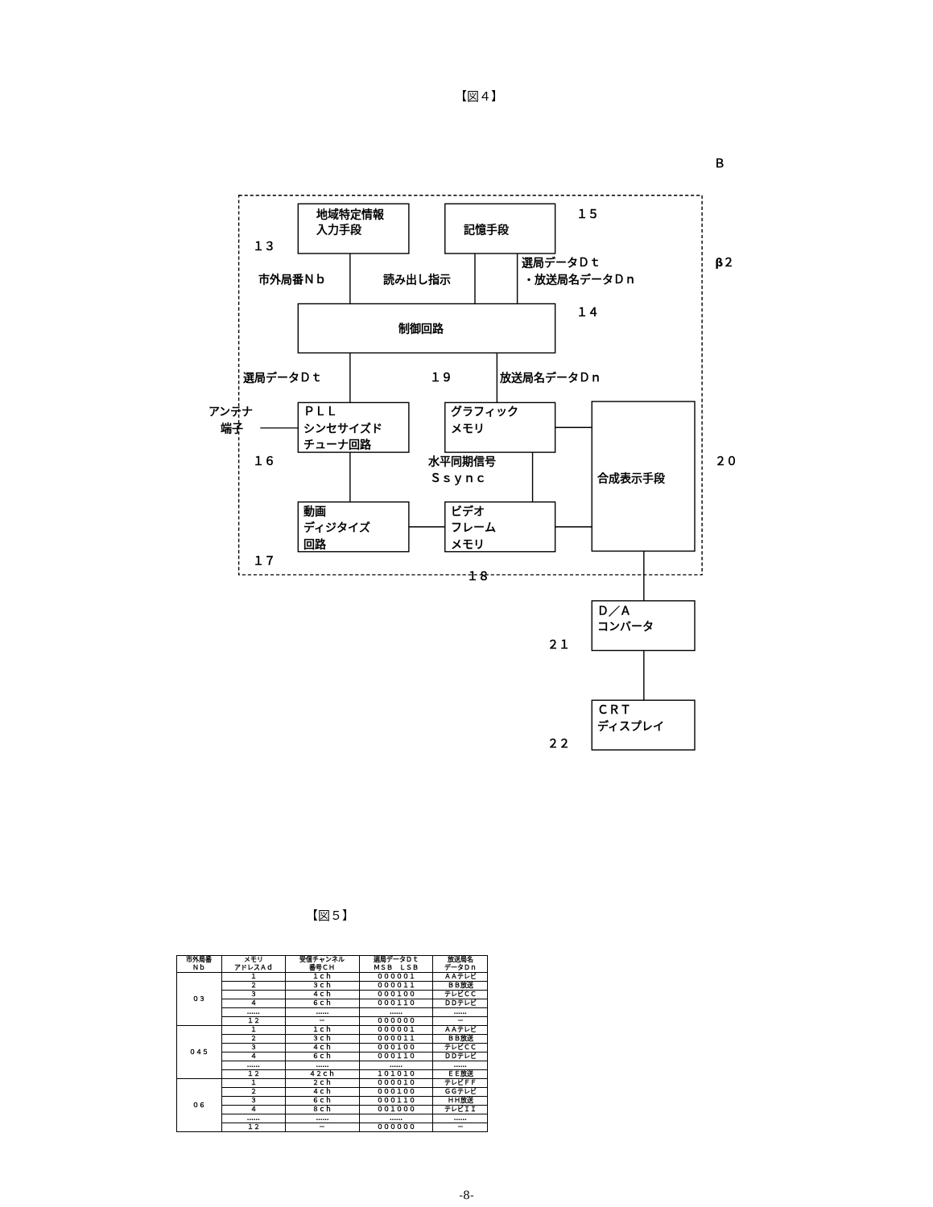【図４】
地域特定情報
入力手段
記憶手段
１５
１３
市外局番Ｎｂ
読み出し指示
選局データＤｔ
・放送局名データＤｎ
β２
１４
制御回路
選局データＤｔ
１９
放送局名データＤｎ
アンテナ
端子
ＰＬＬ
シンセサイズド
チューナ回路
グラフィック
メモリ
１６
水平同期信号
Ｓｓｙｎｃ
合成表示手段
２０
動画
ディジタイズ
回路
ビデオ
フレーム
メモリ
１７
１８
Ｄ／Ａ
コンバータ
２１
ＣＲＴ
ディスプレイ
２２
Ｂ
【図５】
| 市外局番 Ｎｂ | メモリ アドレスＡｄ | 受信チャンネル 番号ＣＨ | 選局データＤｔ ＭＳＢ ＬＳＢ | 放送局名 データＤｎ |
| --- | --- | --- | --- | --- |
| ０３ | １ | １ｃｈ | ０００００１ | ＡＡテレビ |
| | ２ | ３ｃｈ | ００００１１ | ＢＢ放送 |
| | ３ | ４ｃｈ | ０００１００ | テレビＣＣ |
| | ４ | ６ｃｈ | ０００１１０ | ＤＤテレビ |
| | …… | …… | …… | …… |
| | １２ | － | ００００００ | － |
| ０４５ | １ | １ｃｈ | ０００００１ | ＡＡテレビ |
| | ２ | ３ｃｈ | ００００１１ | ＢＢ放送 |
| | ３ | ４ｃｈ | ０００１００ | テレビＣＣ |
| | ４ | ６ｃｈ | ０００１１０ | ＤＤテレビ |
| | …… | …… | …… | …… |
| | １２ | ４２ｃｈ | １０１０１０ | ＥＥ放送 |
| ０６ | １ | ２ｃｈ | ００００１０ | テレビＦＦ |
| | ２ | ４ｃｈ | ０００１００ | ＧＧテレビ |
| | ３ | ６ｃｈ | ０００１１０ | ＨＨ放送 |
| | ４ | ８ｃｈ | ００１０００ | テレビＩＩ |
| | …… | …… | …… | …… |
| | １２ | － | ００００００ | － |
-8-